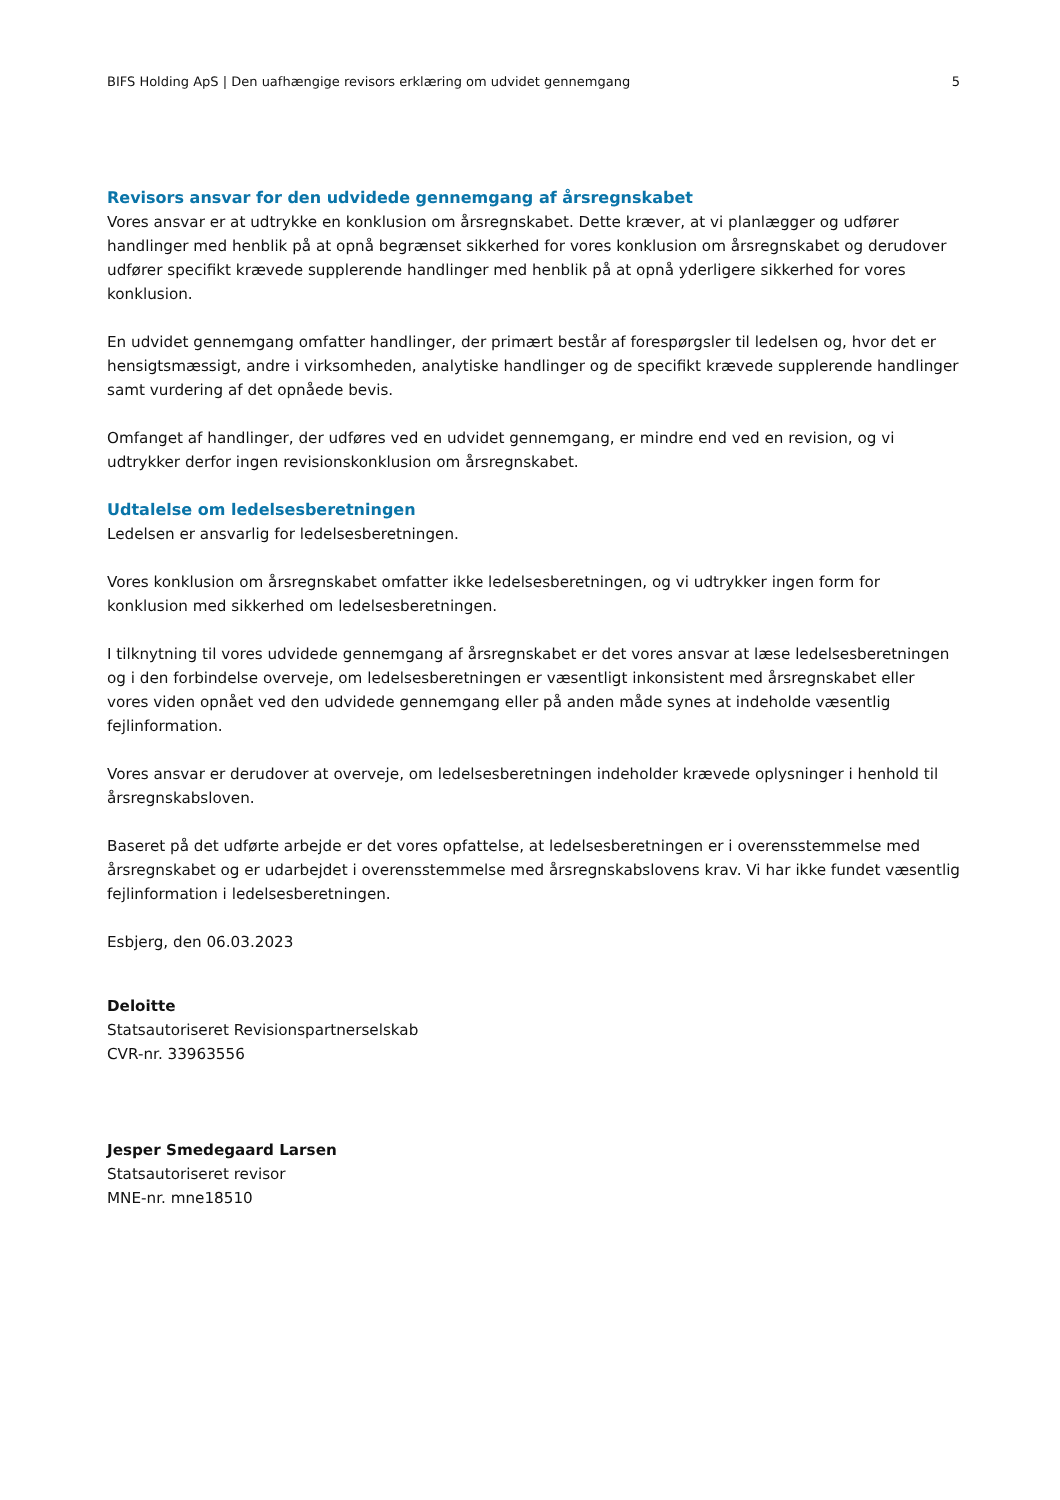BIFS Holding ApS | Den uafhængige revisors erklæring om udvidet gennemgang 5
Revisors ansvar for den udvidede gennemgang af årsregnskabet
Vores ansvar er at udtrykke en konklusion om årsregnskabet. Dette kræver, at vi planlægger og udfører handlinger med henblik på at opnå begrænset sikkerhed for vores konklusion om årsregnskabet og derudover udfører specifikt krævede supplerende handlinger med henblik på at opnå yderligere sikkerhed for vores konklusion.
En udvidet gennemgang omfatter handlinger, der primært består af forespørgsler til ledelsen og, hvor det er hensigtsmæssigt, andre i virksomheden, analytiske handlinger og de specifikt krævede supplerende handlinger samt vurdering af det opnåede bevis.
Omfanget af handlinger, der udføres ved en udvidet gennemgang, er mindre end ved en revision, og vi udtrykker derfor ingen revisionskonklusion om årsregnskabet.
Udtalelse om ledelsesberetningen
Ledelsen er ansvarlig for ledelsesberetningen.
Vores konklusion om årsregnskabet omfatter ikke ledelsesberetningen, og vi udtrykker ingen form for konklusion med sikkerhed om ledelsesberetningen.
I tilknytning til vores udvidede gennemgang af årsregnskabet er det vores ansvar at læse ledelsesberetningen og i den forbindelse overveje, om ledelsesberetningen er væsentligt inkonsistent med årsregnskabet eller vores viden opnået ved den udvidede gennemgang eller på anden måde synes at indeholde væsentlig fejlinformation.
Vores ansvar er derudover at overveje, om ledelsesberetningen indeholder krævede oplysninger i henhold til årsregnskabsloven.
Baseret på det udførte arbejde er det vores opfattelse, at ledelsesberetningen er i overensstemmelse med årsregnskabet og er udarbejdet i overensstemmelse med årsregnskabslovens krav. Vi har ikke fundet væsentlig fejlinformation i ledelsesberetningen.
Esbjerg, den 06.03.2023
Deloitte
Statsautoriseret Revisionspartnerselskab
CVR-nr. 33963556
Jesper Smedegaard Larsen
Statsautoriseret revisor
MNE-nr. mne18510